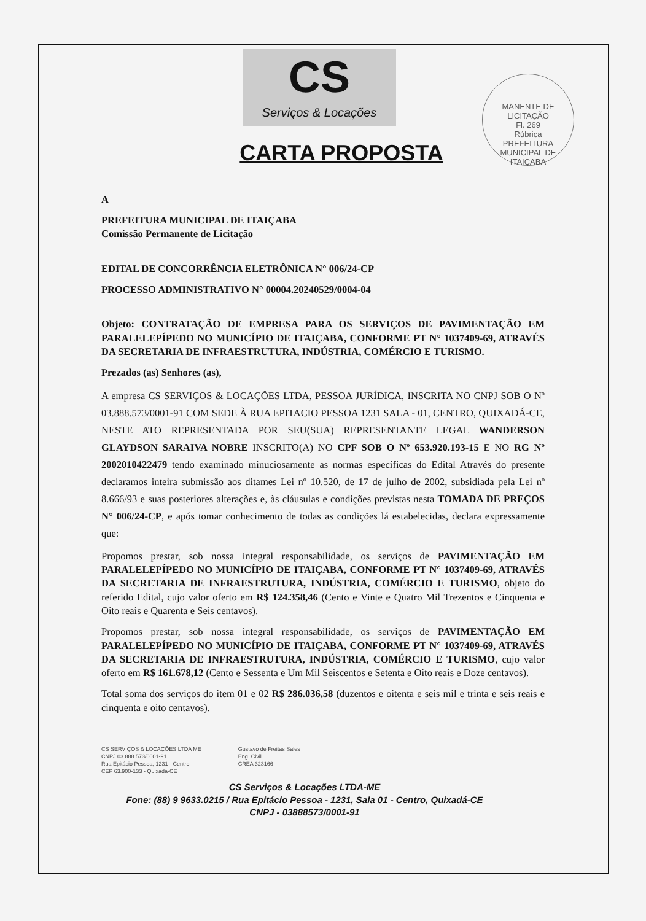MANENTE DE LICITAÇÃO
Fl. 269
Rúbrica
PREFEITURA MUNICIPAL DE ITAIÇABA
CS
Serviços & Locações
CARTA PROPOSTA
A
PREFEITURA MUNICIPAL DE ITAIÇABA
Comissão Permanente de Licitação
EDITAL DE CONCORRÊNCIA ELETRÔNICA N° 006/24-CP
PROCESSO ADMINISTRATIVO N° 00004.20240529/0004-04
Objeto: CONTRATAÇÃO DE EMPRESA PARA OS SERVIÇOS DE PAVIMENTAÇÃO EM PARALELEPÍPEDO NO MUNICÍPIO DE ITAIÇABA, CONFORME PT N° 1037409-69, ATRAVÉS DA SECRETARIA DE INFRAESTRUTURA, INDÚSTRIA, COMÉRCIO E TURISMO.
Prezados (as) Senhores (as),
A empresa CS SERVIÇOS & LOCAÇÕES LTDA, PESSOA JURÍDICA, INSCRITA NO CNPJ SOB O Nº 03.888.573/0001-91 COM SEDE À RUA EPITACIO PESSOA 1231 SALA - 01, CENTRO, QUIXADÁ-CE, NESTE ATO REPRESENTADA POR SEU(SUA) REPRESENTANTE LEGAL WANDERSON GLAYDSON SARAIVA NOBRE INSCRITO(A) NO CPF SOB O Nº 653.920.193-15 E NO RG Nº 2002010422479 tendo examinado minuciosamente as normas específicas do Edital Através do presente declaramos inteira submissão aos ditames Lei nº 10.520, de 17 de julho de 2002, subsidiada pela Lei nº 8.666/93 e suas posteriores alterações e, às cláusulas e condições previstas nesta TOMADA DE PREÇOS N° 006/24-CP, e após tomar conhecimento de todas as condições lá estabelecidas, declara expressamente que:
Propomos prestar, sob nossa integral responsabilidade, os serviços de PAVIMENTAÇÃO EM PARALELEPÍPEDO NO MUNICÍPIO DE ITAIÇABA, CONFORME PT N° 1037409-69, ATRAVÉS DA SECRETARIA DE INFRAESTRUTURA, INDÚSTRIA, COMÉRCIO E TURISMO, objeto do referido Edital, cujo valor oferto em R$ 124.358,46 (Cento e Vinte e Quatro Mil Trezentos e Cinquenta e Oito reais e Quarenta e Seis centavos).
Propomos prestar, sob nossa integral responsabilidade, os serviços de PAVIMENTAÇÃO EM PARALELEPÍPEDO NO MUNICÍPIO DE ITAIÇABA, CONFORME PT N° 1037409-69, ATRAVÉS DA SECRETARIA DE INFRAESTRUTURA, INDÚSTRIA, COMÉRCIO E TURISMO, cujo valor oferto em R$ 161.678,12 (Cento e Sessenta e Um Mil Seiscentos e Setenta e Oito reais e Doze centavos).
Total soma dos serviços do item 01 e 02 R$ 286.036,58 (duzentos e oitenta e seis mil e trinta e seis reais e cinquenta e oito centavos).
CS SERVIÇOS & LOCAÇÕES LTDA ME
CNPJ 03.888.573/0001-91
Rua Epitácio Pessoa, 1231 - Centro
CEP 63.900-133 - Quixadá-CE
Gustavo de Freitas Sales
Eng. Civil
CREA 323166
CS Serviços & Locações LTDA-ME
Fone: (88) 9 9633.0215 / Rua Epitácio Pessoa - 1231, Sala 01 - Centro, Quixadá-CE
CNPJ - 03888573/0001-91